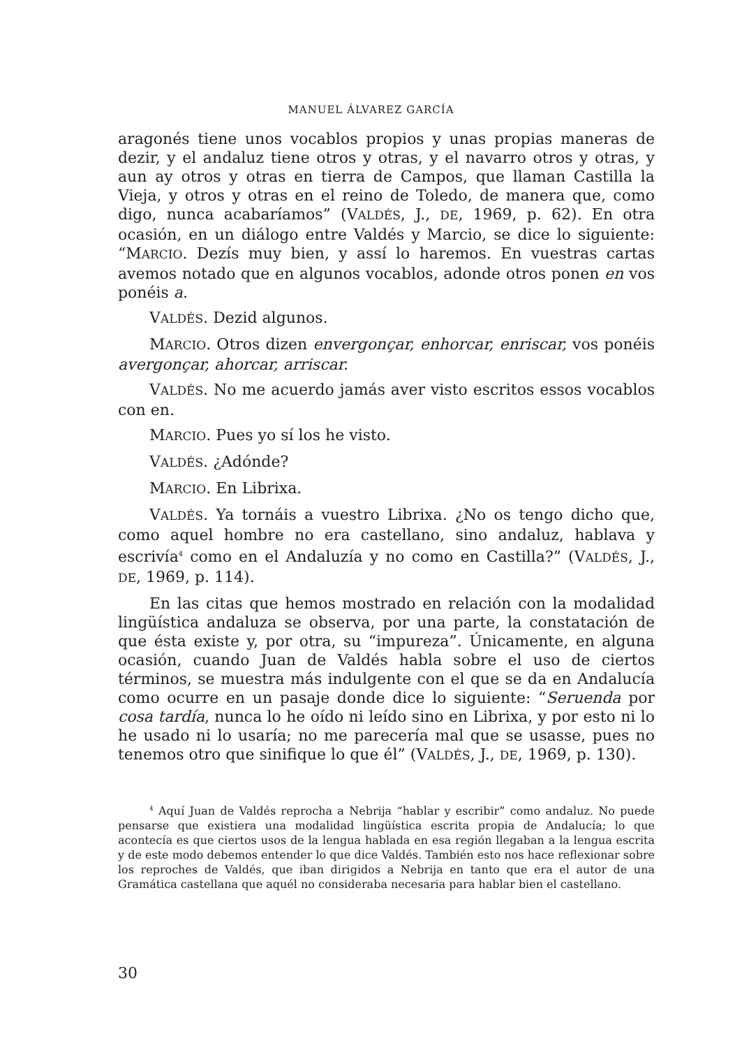MANUEL ÁLVAREZ GARCÍA
aragonés tiene unos vocablos propios y unas propias maneras de dezir, y el andaluz tiene otros y otras, y el navarro otros y otras, y aun ay otros y otras en tierra de Campos, que llaman Castilla la Vieja, y otros y otras en el reino de Toledo, de manera que, como digo, nunca acabaríamos” (VALDÉS, J., DE, 1969, p. 62). En otra ocasión, en un diálogo entre Valdés y Marcio, se dice lo siguiente: “MARCIO. Dezís muy bien, y assí lo haremos. En vuestras cartas avemos notado que en algunos vocablos, adonde otros ponen en vos ponéis a.
VALDÉS. Dezid algunos.
MARCIO. Otros dizen envergonçar, enhorcar, enriscar, vos ponéis avergonçar, ahorcar, arriscar.
VALDÉS. No me acuerdo jamás aver visto escritos essos vocablos con en.
MARCIO. Pues yo sí los he visto.
VALDÉS. ¿Adónde?
MARCIO. En Librixa.
VALDÉS. Ya tornáis a vuestro Librixa. ¿No os tengo dicho que, como aquel hombre no era castellano, sino andaluz, hablava y escrivía<sup>4</sup> como en el Andaluzía y no como en Castilla?” (VALDÉS, J., DE, 1969, p. 114).
En las citas que hemos mostrado en relación con la modalidad lingüística andaluza se observa, por una parte, la constatación de que ésta existe y, por otra, su “impureza”. Únicamente, en alguna ocasión, cuando Juan de Valdés habla sobre el uso de ciertos términos, se muestra más indulgente con el que se da en Andalucía como ocurre en un pasaje donde dice lo siguiente: “Seruenda por cosa tardía, nunca lo he oído ni leído sino en Librixa, y por esto ni lo he usado ni lo usaría; no me parecería mal que se usasse, pues no tenemos otro que sinifique lo que él” (VALDÉS, J., DE, 1969, p. 130).
<sup>4</sup> Aquí Juan de Valdés reprocha a Nebrija “hablar y escribir” como andaluz. No puede pensarse que existiera una modalidad lingüística escrita propia de Andalucía; lo que acontecía es que ciertos usos de la lengua hablada en esa región llegaban a la lengua escrita y de este modo debemos entender lo que dice Valdés. También esto nos hace reflexionar sobre los reproches de Valdés, que iban dirigidos a Nebrija en tanto que era el autor de una Gramática castellana que aquél no consideraba necesaria para hablar bien el castellano.
30